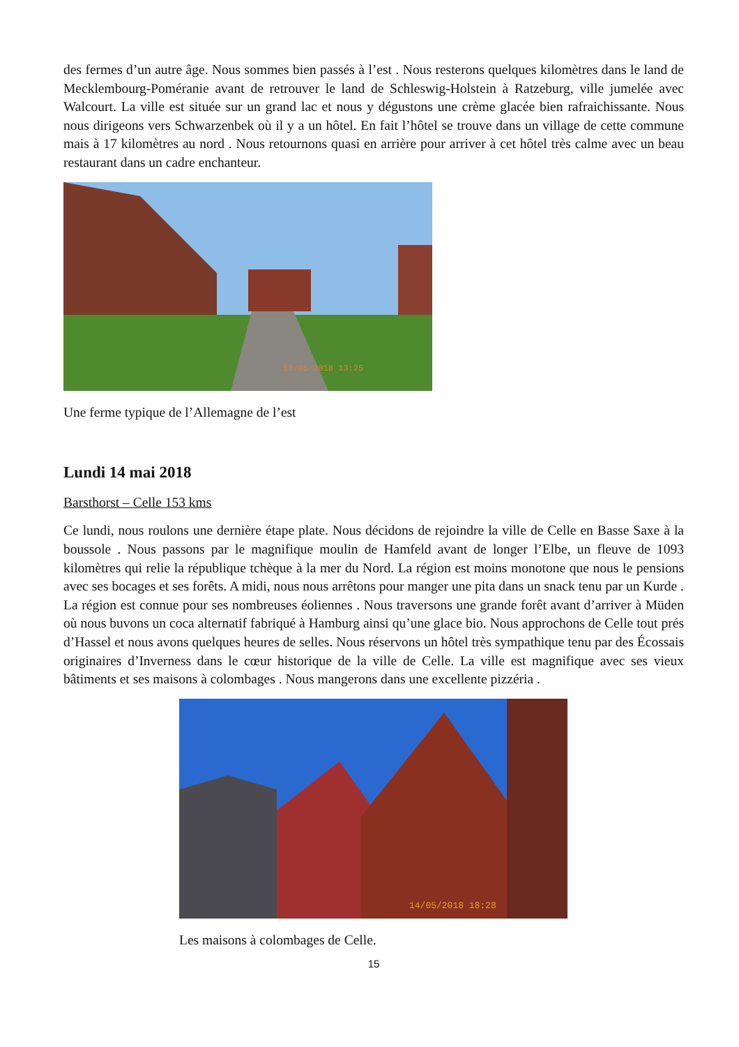des fermes d’un autre âge. Nous sommes bien passés à l’est . Nous resterons quelques kilomètres dans le land de Mecklembourg-Poméranie avant de retrouver le land de Schleswig-Holstein à Ratzeburg, ville jumelée avec Walcourt. La ville est située sur un grand lac et nous y dégustons une crème glacée bien rafraichissante. Nous nous dirigeons vers Schwarzenbek où il y a un hôtel. En fait l’hôtel se trouve dans un village de cette commune mais à 17 kilomètres au nord . Nous retournons quasi en arrière pour arriver à cet hôtel très calme avec un beau restaurant dans un cadre enchanteur.
13/05/2018 13:25
Une ferme typique de l’Allemagne de l’est
Lundi 14 mai 2018
Barsthorst – Celle 153 kms
Ce lundi, nous roulons une dernière étape plate. Nous décidons de rejoindre la ville de Celle en Basse Saxe à la boussole . Nous passons par le magnifique moulin de Hamfeld avant de longer l’Elbe, un fleuve de 1093 kilomètres qui relie la république tchèque à la mer du Nord. La région est moins monotone que nous le pensions avec ses bocages et ses forêts. A midi, nous nous arrêtons pour manger une pita dans un snack tenu par un Kurde . La région est connue pour ses nombreuses éoliennes . Nous traversons une grande forêt avant d’arriver à Müden où nous buvons un coca alternatif fabriqué à Hamburg ainsi qu’une glace bio. Nous approchons de Celle tout prés d’Hassel et nous avons quelques heures de selles. Nous réservons un hôtel très sympathique tenu par des Écossais originaires d’Inverness dans le cœur historique de la ville de Celle. La ville est magnifique avec ses vieux bâtiments et ses maisons à colombages . Nous mangerons dans une excellente pizzéria .
14/05/2018 18:28
Les maisons à colombages de Celle.
15